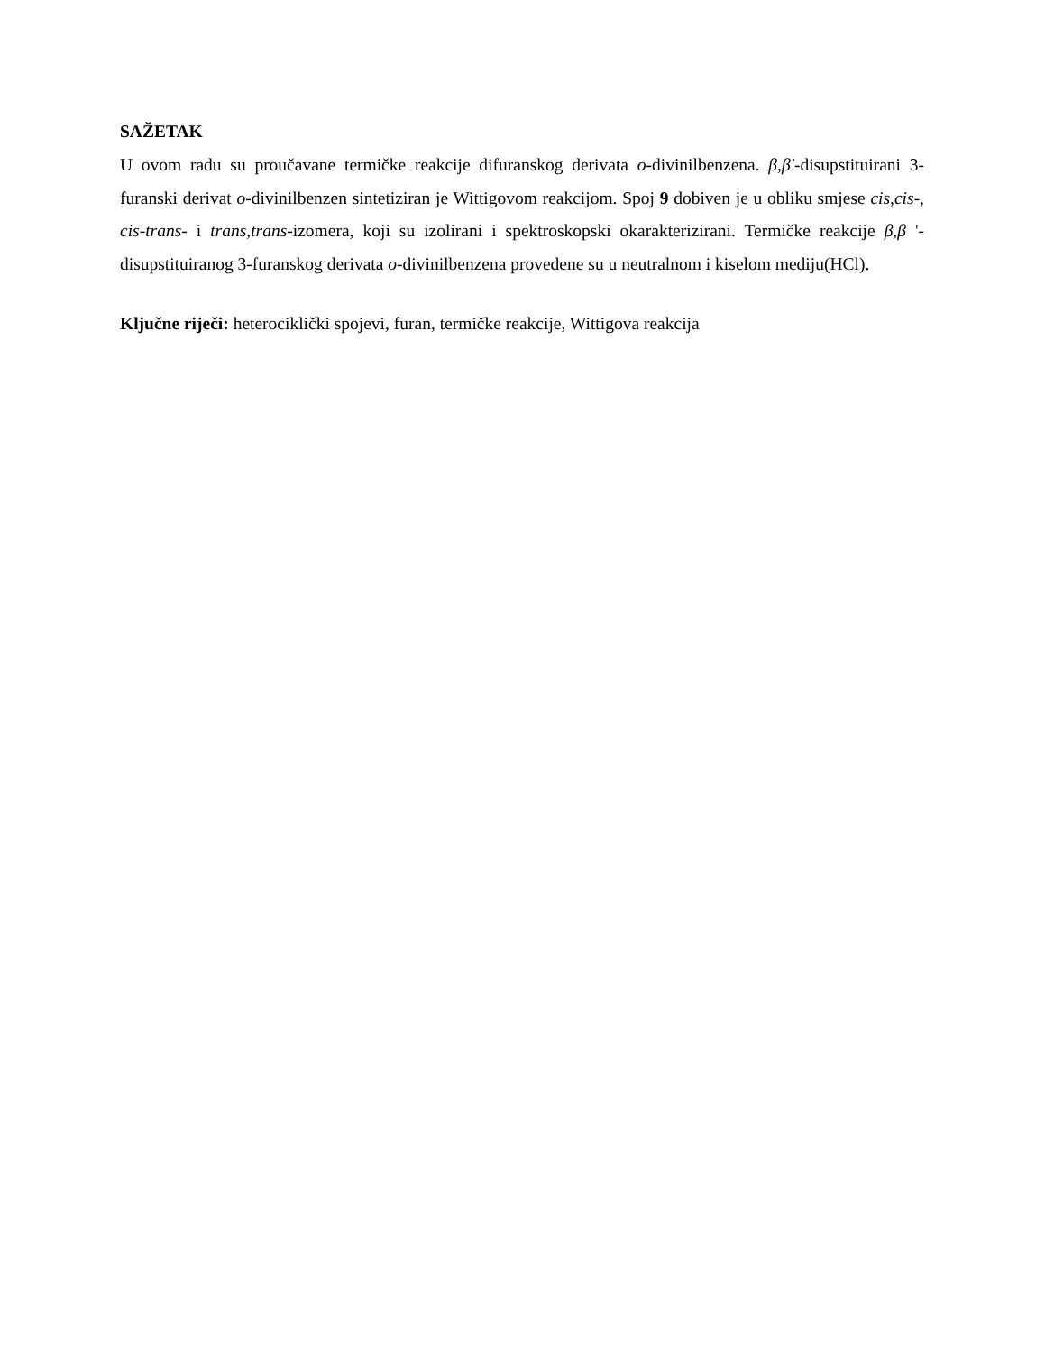SAŽETAK
U ovom radu su proučavane termičke reakcije difuranskog derivata o-divinilbenzena. β,β′-disupstituirani 3-furanski derivat o-divinilbenzen sintetiziran je Wittigovom reakcijom. Spoj 9 dobiven je u obliku smjese cis,cis-, cis-trans- i trans,trans-izomera, koji su izolirani i spektroskopski okarakterizirani. Termičke reakcije β,β '-disupstituiranog 3-furanskog derivata o-divinilbenzena provedene su u neutralnom i kiselom mediju(HCl).
Ključne riječi: heterociklički spojevi, furan, termičke reakcije, Wittigova reakcija